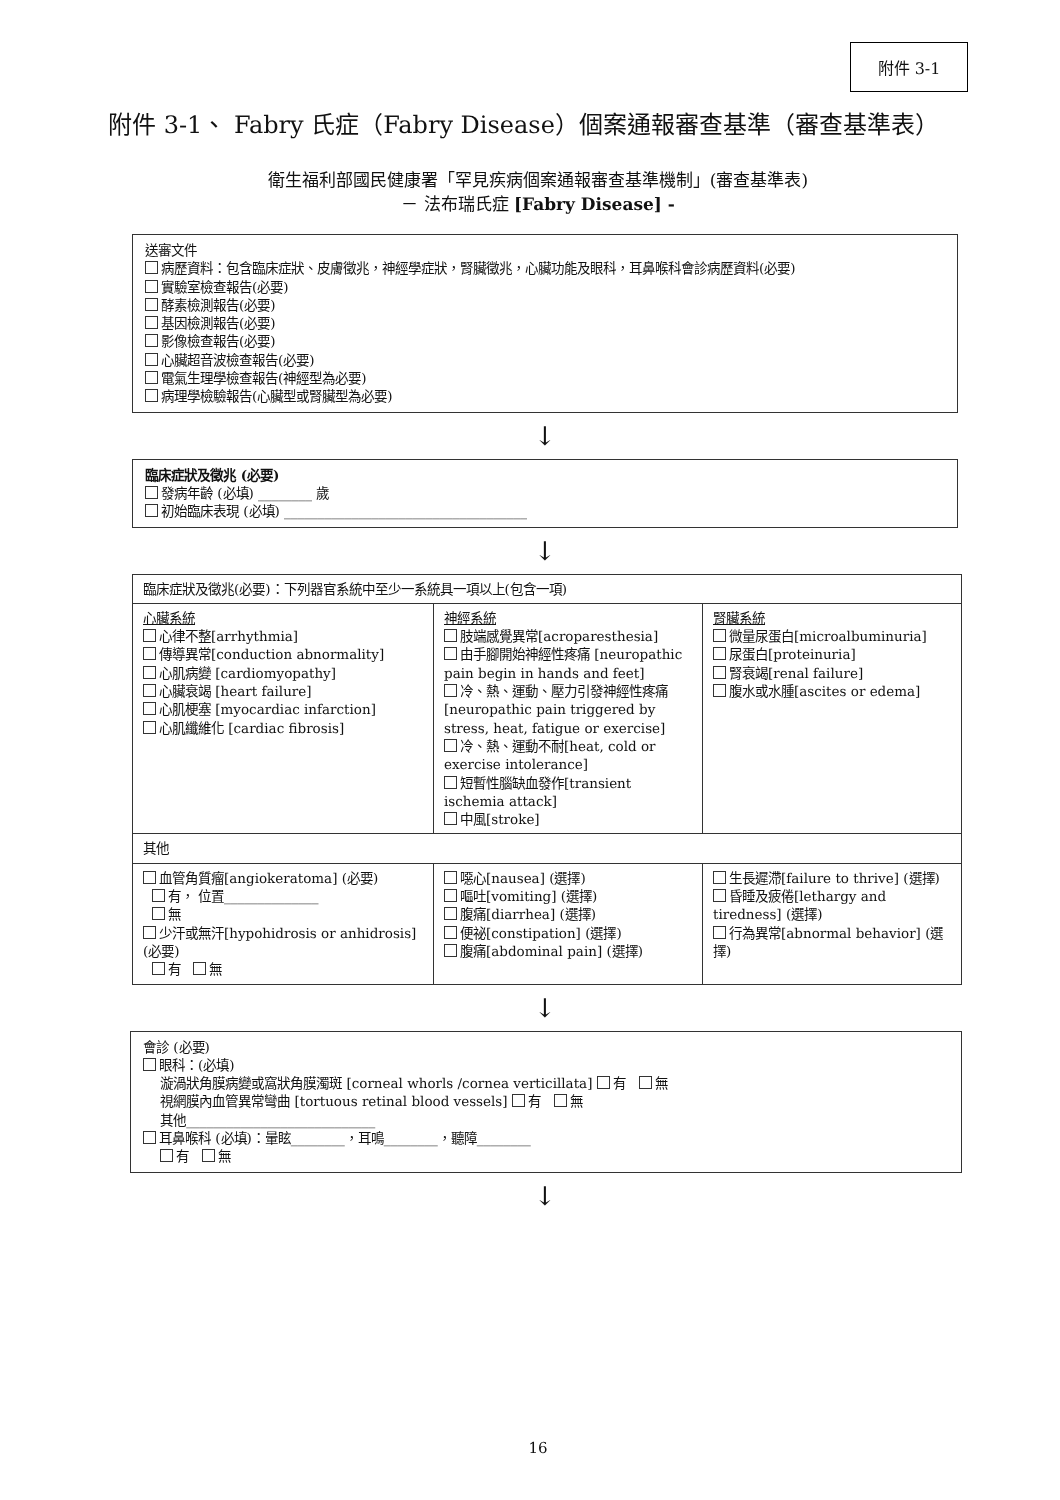附件 3-1
附件 3-1、 Fabry 氏症（Fabry Disease）個案通報審查基準（審查基準表）
衛生福利部國民健康署「罕見疾病個案通報審查基準機制」(審查基準表)
－ 法布瑞氏症 [Fabry Disease] -
送審文件
病歷資料：包含臨床症狀、皮膚徵兆，神經學症狀，腎臟徵兆，心臟功能及眼科，耳鼻喉科會診病歷資料(必要)
實驗室檢查報告(必要)
酵素檢測報告(必要)
基因檢測報告(必要)
影像檢查報告(必要)
心臟超音波檢查報告(必要)
電氣生理學檢查報告(神經型為必要)
病理學檢驗報告(心臟型或腎臟型為必要)
↓
臨床症狀及徵兆 (必要)
發病年齡 (必填) ________ 歲
初始臨床表現 (必填) ____________________________________
↓
| 臨床症狀及徵兆(必要)：下列器官系統中至少一系統具一項以上(包含一項) | | |
| 心臟系統 心律不整[arrhythmia] 傳導異常[conduction abnormality] 心肌病變 [cardiomyopathy] 心臟衰竭 [heart failure] 心肌梗塞 [myocardiac infarction] 心肌纖維化 [cardiac fibrosis] | 神經系統 肢端感覺異常[acroparesthesia] 由手腳開始神經性疼痛 [neuropathic pain begin in hands and feet] 冷、熱、運動、壓力引發神經性疼痛[neuropathic pain triggered by stress, heat, fatigue or exercise] 冷、熱、運動不耐[heat, cold or exercise intolerance] 短暫性腦缺血發作[transient ischemia attack] 中風[stroke] | 腎臟系統 微量尿蛋白[microalbuminuria] 尿蛋白[proteinuria] 腎衰竭[renal failure] 腹水或水腫[ascites or edema] |
| 其他 | | |
| 血管角質瘤[angiokeratoma] (必要) 有， 位置______________ 無 少汗或無汗[hypohidrosis or anhidrosis] (必要) 有 無 | 噁心[nausea] (選擇) 嘔吐[vomiting] (選擇) 腹痛[diarrhea] (選擇) 便祕[constipation] (選擇) 腹痛[abdominal pain] (選擇) | 生長遲滯[failure to thrive] (選擇) 昏睡及疲倦[lethargy and tiredness] (選擇) 行為異常[abnormal behavior] (選擇) |
↓
會診 (必要)
眼科：(必填)
漩渦狀角膜病變或窩狀角膜濁斑 [corneal whorls /cornea verticillata] 有 無
視網膜內血管異常彎曲 [tortuous retinal blood vessels] 有 無
其他____________________________
耳鼻喉科 (必填)：暈眩________，耳鳴________，聽障________
有 無
↓
16